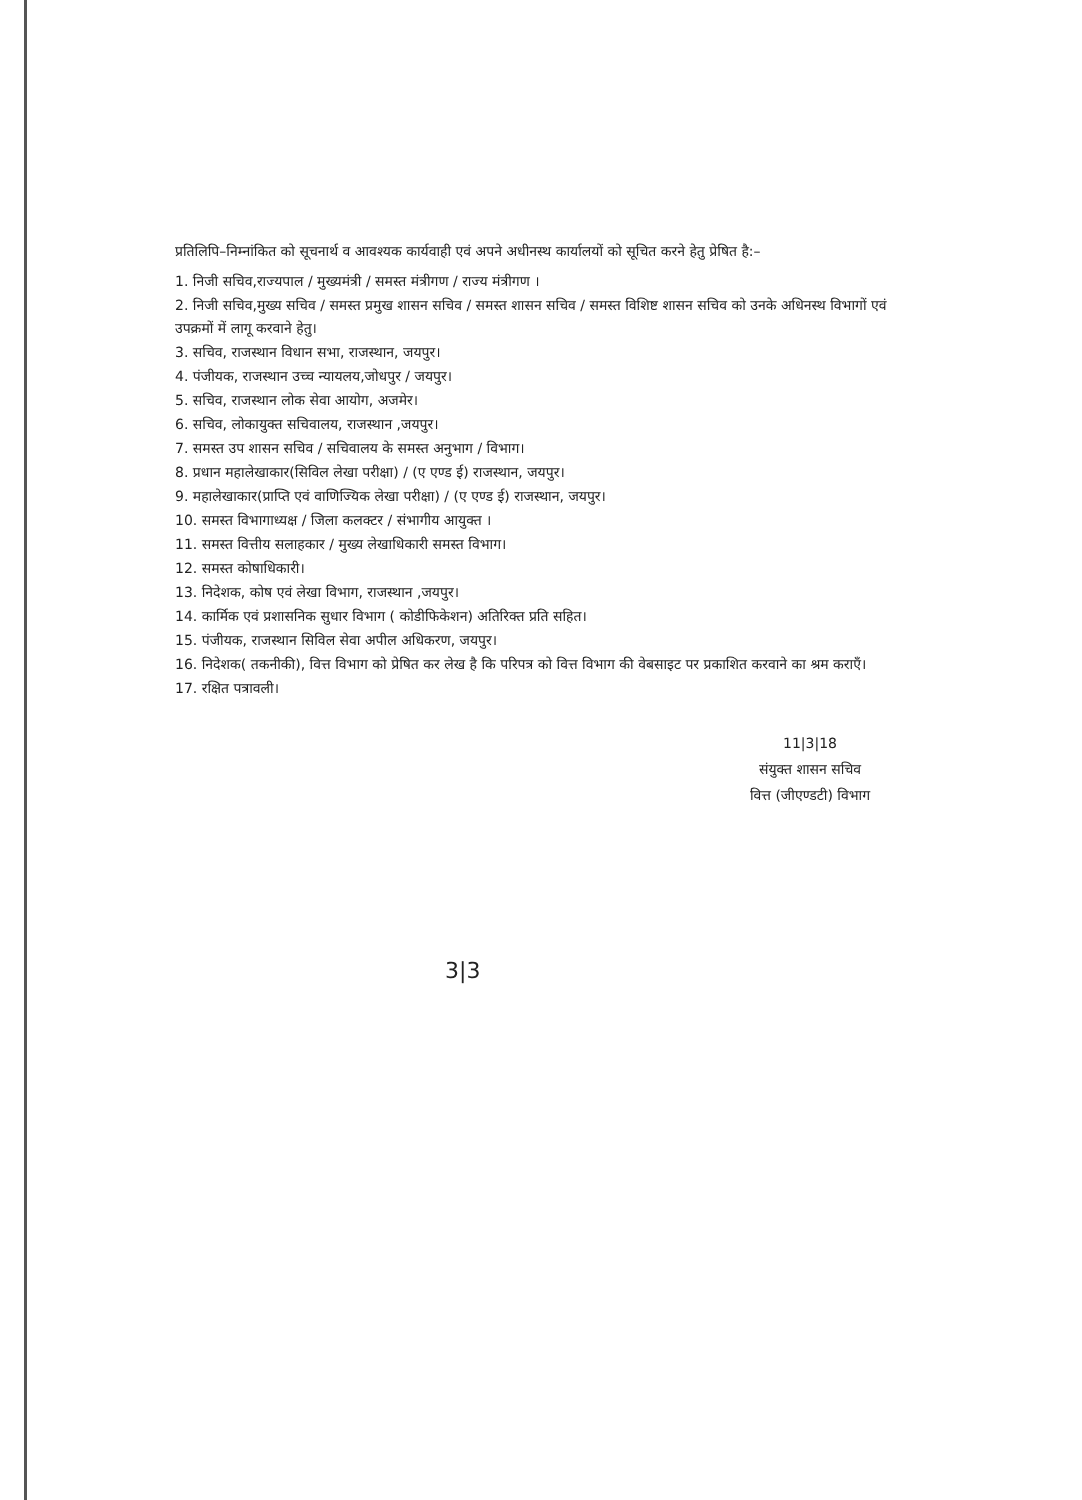प्रतिलिपि–निम्नांकित को सूचनार्थ व आवश्यक कार्यवाही एवं अपने अधीनस्थ कार्यालयों को सूचित करने हेतु प्रेषित है:–
1. निजी सचिव,राज्यपाल / मुख्यमंत्री / समस्त मंत्रीगण / राज्य मंत्रीगण ।
2. निजी सचिव,मुख्य सचिव / समस्त प्रमुख शासन सचिव / समस्त शासन सचिव / समस्त विशिष्ट शासन सचिव को उनके अधिनस्थ विभागों एवं उपक्रमों में लागू करवाने हेतु।
3. सचिव, राजस्थान विधान सभा, राजस्थान, जयपुर।
4. पंजीयक, राजस्थान उच्च न्यायलय,जोधपुर / जयपुर।
5. सचिव, राजस्थान लोक सेवा आयोग, अजमेर।
6. सचिव, लोकायुक्त सचिवालय, राजस्थान ,जयपुर।
7. समस्त उप शासन सचिव / सचिवालय के समस्त अनुभाग / विभाग।
8. प्रधान महालेखाकार(सिविल लेखा परीक्षा) / (ए एण्ड ई) राजस्थान, जयपुर।
9. महालेखाकार(प्राप्ति एवं वाणिज्यिक लेखा परीक्षा) / (ए एण्ड ई) राजस्थान, जयपुर।
10. समस्त विभागाध्यक्ष / जिला कलक्टर / संभागीय आयुक्त ।
11. समस्त वित्तीय सलाहकार / मुख्य लेखाधिकारी समस्त विभाग।
12. समस्त कोषाधिकारी।
13. निदेशक, कोष एवं लेखा विभाग, राजस्थान ,जयपुर।
14. कार्मिक एवं प्रशासनिक सुधार विभाग ( कोडीफिकेशन) अतिरिक्त प्रति सहित।
15. पंजीयक, राजस्थान सिविल सेवा अपील अधिकरण, जयपुर।
16. निदेशक( तकनीकी), वित्त विभाग को प्रेषित कर लेख है कि परिपत्र को वित्त विभाग की वेबसाइट पर प्रकाशित करवाने का श्रम कराएँ।
17. रक्षित पत्रावली।
11|3|18
संयुक्त शासन सचिव
वित्त (जीएण्डटी) विभाग
3|3